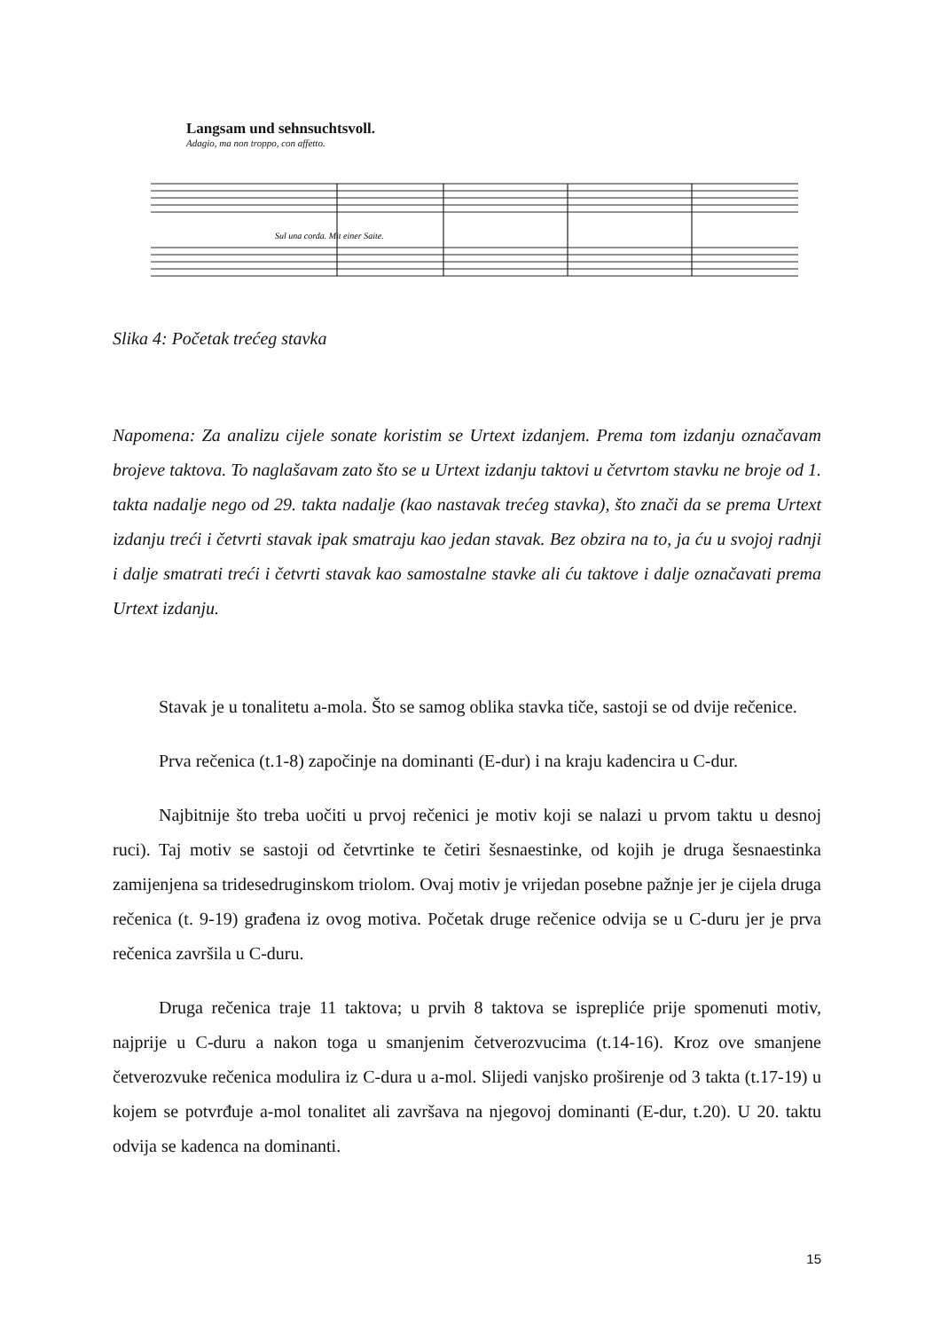Langsam und sehnsuchtsvoll.
Adagio, ma non troppo, con affetto.
Sul una corda. Mit einer Saite.
Slika 4: Početak trećeg stavka
Napomena: Za analizu cijele sonate koristim se Urtext izdanjem. Prema tom izdanju označavam brojeve taktova. To naglašavam zato što se u Urtext izdanju taktovi u četvrtom stavku ne broje od 1. takta nadalje nego od 29. takta nadalje (kao nastavak trećeg stavka), što znači da se prema Urtext izdanju treći i četvrti stavak ipak smatraju kao jedan stavak. Bez obzira na to, ja ću u svojoj radnji i dalje smatrati treći i četvrti stavak kao samostalne stavke ali ću taktove i dalje označavati prema Urtext izdanju.
Stavak je u tonalitetu a-mola. Što se samog oblika stavka tiče, sastoji se od dvije rečenice.
Prva rečenica (t.1-8) započinje na dominanti (E-dur) i na kraju kadencira u C-dur.
Najbitnije što treba uočiti u prvoj rečenici je motiv koji se nalazi u prvom taktu u desnoj ruci). Taj motiv se sastoji od četvrtinke te četiri šesnaestinke, od kojih je druga šesnaestinka zamijenjena sa tridesedruginskom triolom. Ovaj motiv je vrijedan posebne pažnje jer je cijela druga rečenica (t. 9-19) građena iz ovog motiva. Početak druge rečenice odvija se u C-duru jer je prva rečenica završila u C-duru.
Druga rečenica traje 11 taktova; u prvih 8 taktova se isprepliće prije spomenuti motiv, najprije u C-duru a nakon toga u smanjenim četverozvucima (t.14-16). Kroz ove smanjene četverozvuke rečenica modulira iz C-dura u a-mol. Slijedi vanjsko proširenje od 3 takta (t.17-19) u kojem se potvrđuje a-mol tonalitet ali završava na njegovoj dominanti (E-dur, t.20). U 20. taktu odvija se kadenca na dominanti.
15